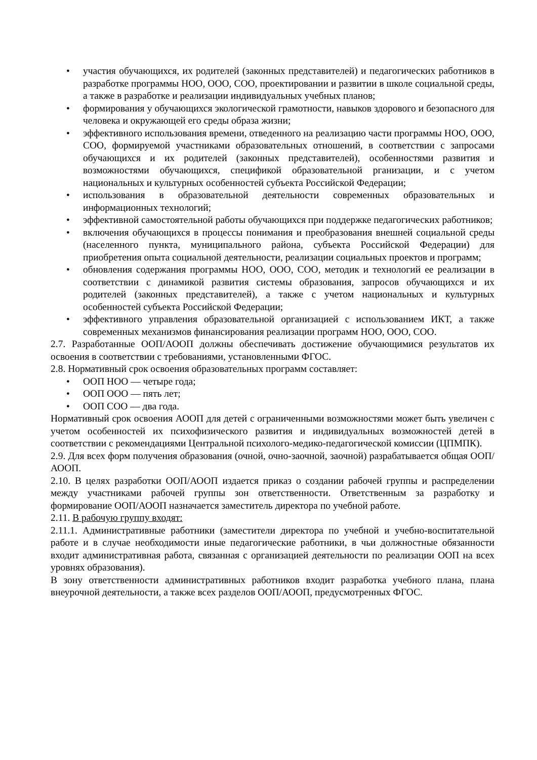• участия обучающихся, их родителей (законных представителей) и педагогических работников в разработке программы НОО, ООО, СОО, проектировании и развитии в школе социальной среды, а также в разработке и реализации индивидуальных учебных планов;
• формирования у обучающихся экологической грамотности, навыков здорового и безопасного для человека и окружающей его среды образа жизни;
• эффективного использования времени, отведенного на реализацию части программы НОО, ООО, СОО, формируемой участниками образовательных отношений, в соответствии с запросами обучающихся и их родителей (законных представителей), особенностями развития и возможностями обучающихся, спецификой образовательной рганизации, и с учетом национальных и культурных особенностей субъекта Российской Федерации;
• использования в образовательной деятельности современных образовательных и информационных технологий;
• эффективной самостоятельной работы обучающихся при поддержке педагогических работников;
• включения обучающихся в процессы понимания и преобразования внешней социальной среды (населенного пункта, муниципального района, субъекта Российской Федерации) для приобретения опыта социальной деятельности, реализации социальных проектов и программ;
• обновления содержания программы НОО, ООО, СОО, методик и технологий ее реализации в соответствии с динамикой развития системы образования, запросов обучающихся и их родителей (законных представителей), а также с учетом национальных и культурных особенностей субъекта Российской Федерации;
• эффективного управления образовательной организацией с использованием ИКТ, а также современных механизмов финансирования реализации программ НОО, ООО, СОО.
2.7. Разработанные ООП/АООП должны обеспечивать достижение обучающимися результатов их освоения в соответствии с требованиями, установленными ФГОС.
2.8. Нормативный срок освоения образовательных программ составляет:
• ООП НОО — четыре года;
• ООП ООО — пять лет;
• ООП СОО — два года.
Нормативный срок освоения АООП для детей с ограниченными возможностями может быть увеличен с учетом особенностей их психофизического развития и индивидуальных возможностей детей в соответствии с рекомендациями Центральной психолого-медико-педагогической комиссии (ЦПМПК).
2.9. Для всех форм получения образования (очной, очно-заочной, заочной) разрабатывается общая ООП/АООП.
2.10. В целях разработки ООП/АООП издается приказ о создании рабочей группы и распределении между участниками рабочей группы зон ответственности. Ответственным за разработку и формирование ООП/АООП назначается заместитель директора по учебной работе.
2.11. В рабочую группу входят:
2.11.1. Административные работники (заместители директора по учебной и учебно-воспитательной работе и в случае необходимости иные педагогические работники, в чьи должностные обязанности входит административная работа, связанная с организацией деятельности по реализации ООП на всех уровнях образования).
В зону ответственности административных работников входит разработка учебного плана, плана внеурочной деятельности, а также всех разделов ООП/АООП, предусмотренных ФГОС.